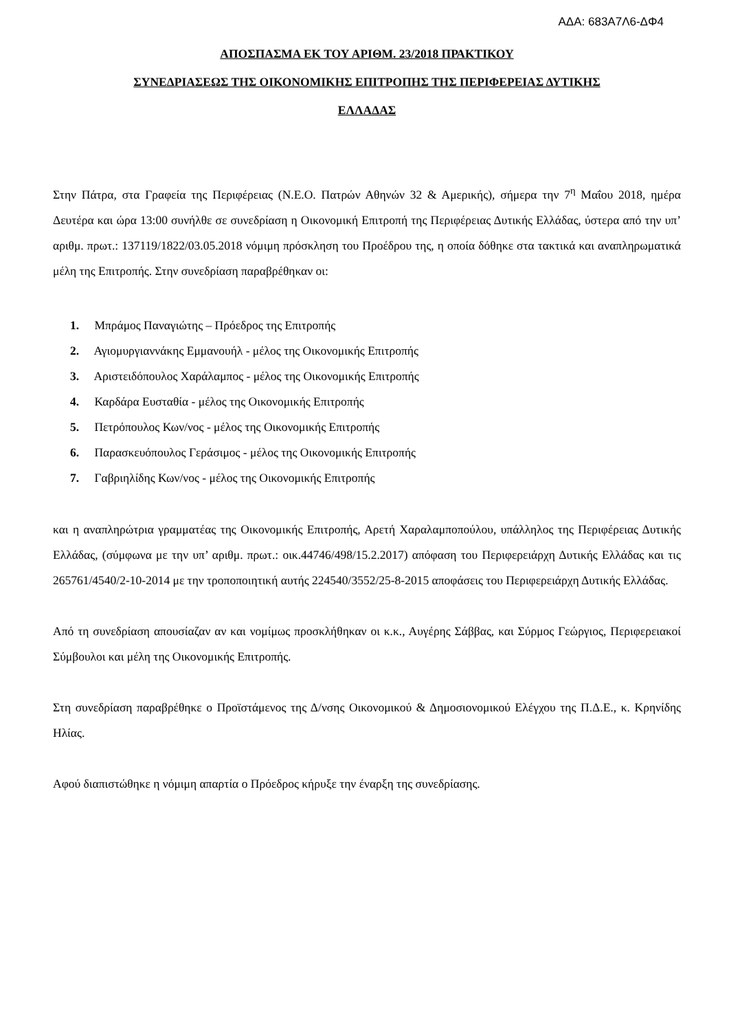ΑΔΑ: 683Α7Λ6-ΔΦ4
ΑΠΟΣΠΑΣΜΑ ΕΚ ΤΟΥ ΑΡΙΘΜ. 23/2018 ΠΡΑΚΤΙΚΟΥ
ΣΥΝΕΔΡΙΑΣΕΩΣ ΤΗΣ ΟΙΚΟΝΟΜΙΚΗΣ ΕΠΙΤΡΟΠΗΣ ΤΗΣ ΠΕΡΙΦΕΡΕΙΑΣ ΔΥΤΙΚΗΣ
ΕΛΛΑΔΑΣ
Στην Πάτρα, στα Γραφεία της Περιφέρειας (Ν.Ε.Ο. Πατρών Αθηνών 32 & Αμερικής), σήμερα την 7<sup>η</sup> Μαΐου 2018, ημέρα Δευτέρα και ώρα 13:00 συνήλθε σε συνεδρίαση η Οικονομική Επιτροπή της Περιφέρειας Δυτικής Ελλάδας, ύστερα από την υπ’ αριθμ. πρωτ.: 137119/1822/03.05.2018 νόμιμη πρόσκληση του Προέδρου της, η οποία δόθηκε στα τακτικά και αναπληρωματικά μέλη της Επιτροπής. Στην συνεδρίαση παραβρέθηκαν οι:
1. Μπράμος Παναγιώτης – Πρόεδρος της Επιτροπής
2. Αγιομυργιαννάκης Εμμανουήλ - μέλος της Οικονομικής Επιτροπής
3. Αριστειδόπουλος Χαράλαμπος - μέλος της Οικονομικής Επιτροπής
4. Καρδάρα Ευσταθία - μέλος της Οικονομικής Επιτροπής
5. Πετρόπουλος Κων/νος - μέλος της Οικονομικής Επιτροπής
6. Παρασκευόπουλος Γεράσιμος - μέλος της Οικονομικής Επιτροπής
7. Γαβριηλίδης Κων/νος - μέλος της Οικονομικής Επιτροπής
και η αναπληρώτρια γραμματέας της Οικονομικής Επιτροπής, Αρετή Χαραλαμποπούλου, υπάλληλος της Περιφέρειας Δυτικής Ελλάδας, (σύμφωνα με την υπ’ αριθμ. πρωτ.: οικ.44746/498/15.2.2017) απόφαση του Περιφερειάρχη Δυτικής Ελλάδας και τις 265761/4540/2-10-2014 με την τροποποιητική αυτής 224540/3552/25-8-2015 αποφάσεις του Περιφερειάρχη Δυτικής Ελλάδας.
Από τη συνεδρίαση απουσίαζαν αν και νομίμως προσκλήθηκαν οι κ.κ., Αυγέρης Σάββας, και Σύρμος Γεώργιος, Περιφερειακοί Σύμβουλοι και μέλη της Οικονομικής Επιτροπής.
Στη συνεδρίαση παραβρέθηκε ο Προϊστάμενος της Δ/νσης Οικονομικού & Δημοσιονομικού Ελέγχου της Π.Δ.Ε., κ. Κρηνίδης Ηλίας.
Αφού διαπιστώθηκε η νόμιμη απαρτία ο Πρόεδρος κήρυξε την έναρξη της συνεδρίασης.